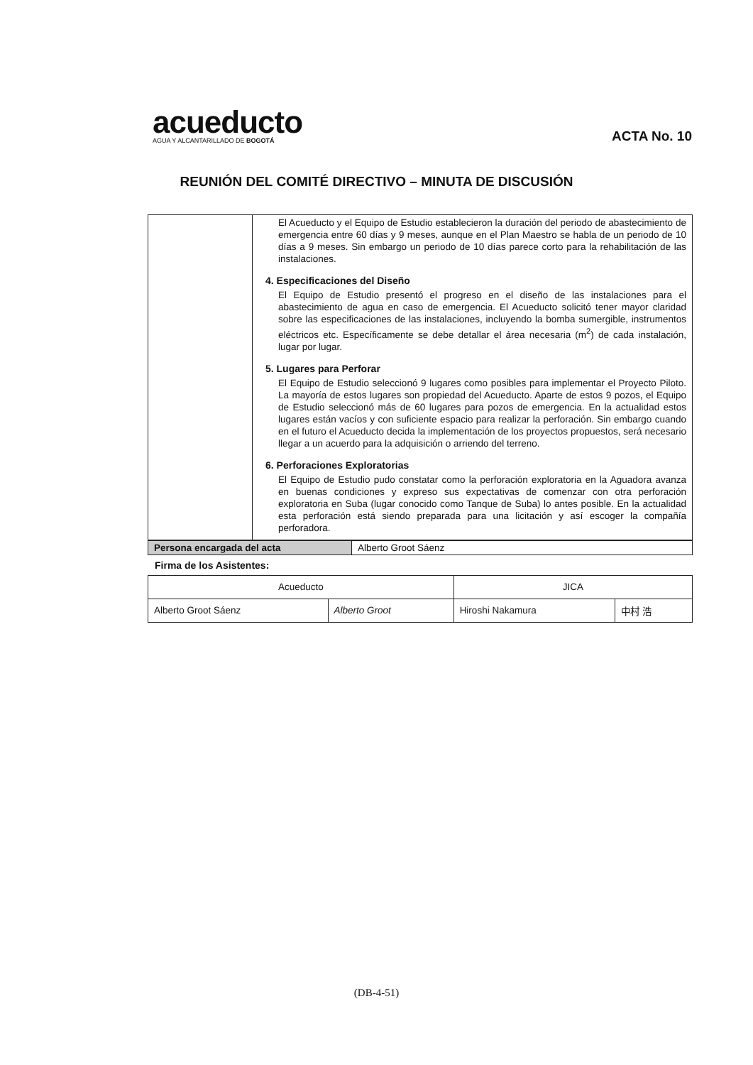acueducto
AGUA Y ALCANTARILLADO DE BOGOTÁ
ACTA No. 10
REUNIÓN DEL COMITÉ DIRECTIVO – MINUTA DE DISCUSIÓN
| | El Acueducto y el Equipo de Estudio establecieron la duración del periodo de abastecimiento de emergencia entre 60 días y 9 meses, aunque en el Plan Maestro se habla de un periodo de 10 días a 9 meses. Sin embargo un periodo de 10 días parece corto para la rehabilitación de las instalaciones. 4. Especificaciones del Diseño El Equipo de Estudio presentó el progreso en el diseño de las instalaciones para el abastecimiento de agua en caso de emergencia. El Acueducto solicitó tener mayor claridad sobre las especificaciones de las instalaciones, incluyendo la bomba sumergible, instrumentos eléctricos etc. Específicamente se debe detallar el área necesaria (m<sup>2</sup>) de cada instalación, lugar por lugar. 5. Lugares para Perforar El Equipo de Estudio seleccionó 9 lugares como posibles para implementar el Proyecto Piloto. La mayoría de estos lugares son propiedad del Acueducto. Aparte de estos 9 pozos, el Equipo de Estudio seleccionó más de 60 lugares para pozos de emergencia. En la actualidad estos lugares están vacíos y con suficiente espacio para realizar la perforación. Sin embargo cuando en el futuro el Acueducto decida la implementación de los proyectos propuestos, será necesario llegar a un acuerdo para la adquisición o arriendo del terreno. 6. Perforaciones Exploratorias El Equipo de Estudio pudo constatar como la perforación exploratoria en la Aguadora avanza en buenas condiciones y expreso sus expectativas de comenzar con otra perforación exploratoria en Suba (lugar conocido como Tanque de Suba) lo antes posible. En la actualidad esta perforación está siendo preparada para una licitación y así escoger la compañía perforadora. |
| Persona encargada del acta | Alberto Groot Sáenz |
Firma de los Asistentes:
| Acueducto | | JICA | |
| Alberto Groot Sáenz | Alberto Groot | Hiroshi Nakamura | 中村 浩 |
(DB-4-51)